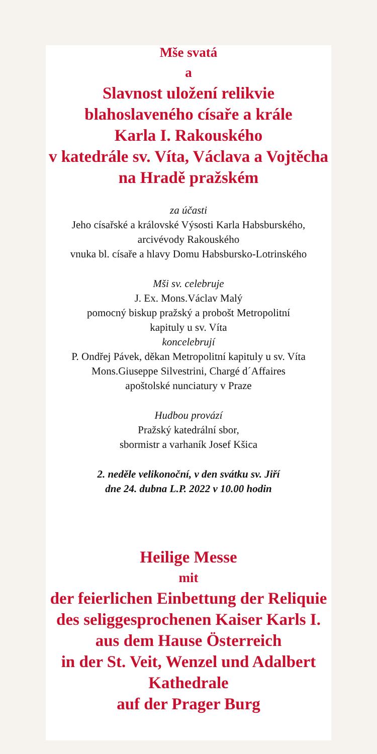Mše svatá
a
Slavnost uložení relikvie
blahoslaveného císaře a krále
Karla I. Rakouského
v katedrále sv. Víta, Václava a Vojtěcha
na Hradě pražském
za účasti
Jeho císařské a královské Výsosti Karla Habsburského,
arcivévody Rakouského
vnuka bl. císaře a hlavy Domu Habsbursko-Lotrinského
Mši sv. celebruje
J. Ex. Mons.Václav Malý
pomocný biskup pražský a probošt Metropolitní
kapituly u sv. Víta
koncelebrují
P. Ondřej Pávek, děkan Metropolitní kapituly u sv. Víta
Mons.Giuseppe Silvestrini, Chargé d´Affaires
apoštolské nunciatury v Praze
Hudbou provází
Pražský katedrální sbor,
sbormistr a varhaník Josef Kšica
2. neděle velikonoční, v den svátku sv. Jiří
dne 24. dubna L.P. 2022 v 10.00 hodin
Heilige Messe
mit
der feierlichen Einbettung der Reliquie
des seliggesprochenen Kaiser Karls I.
aus dem Hause Österreich
in der St. Veit, Wenzel und Adalbert
Kathedrale
auf der Prager Burg